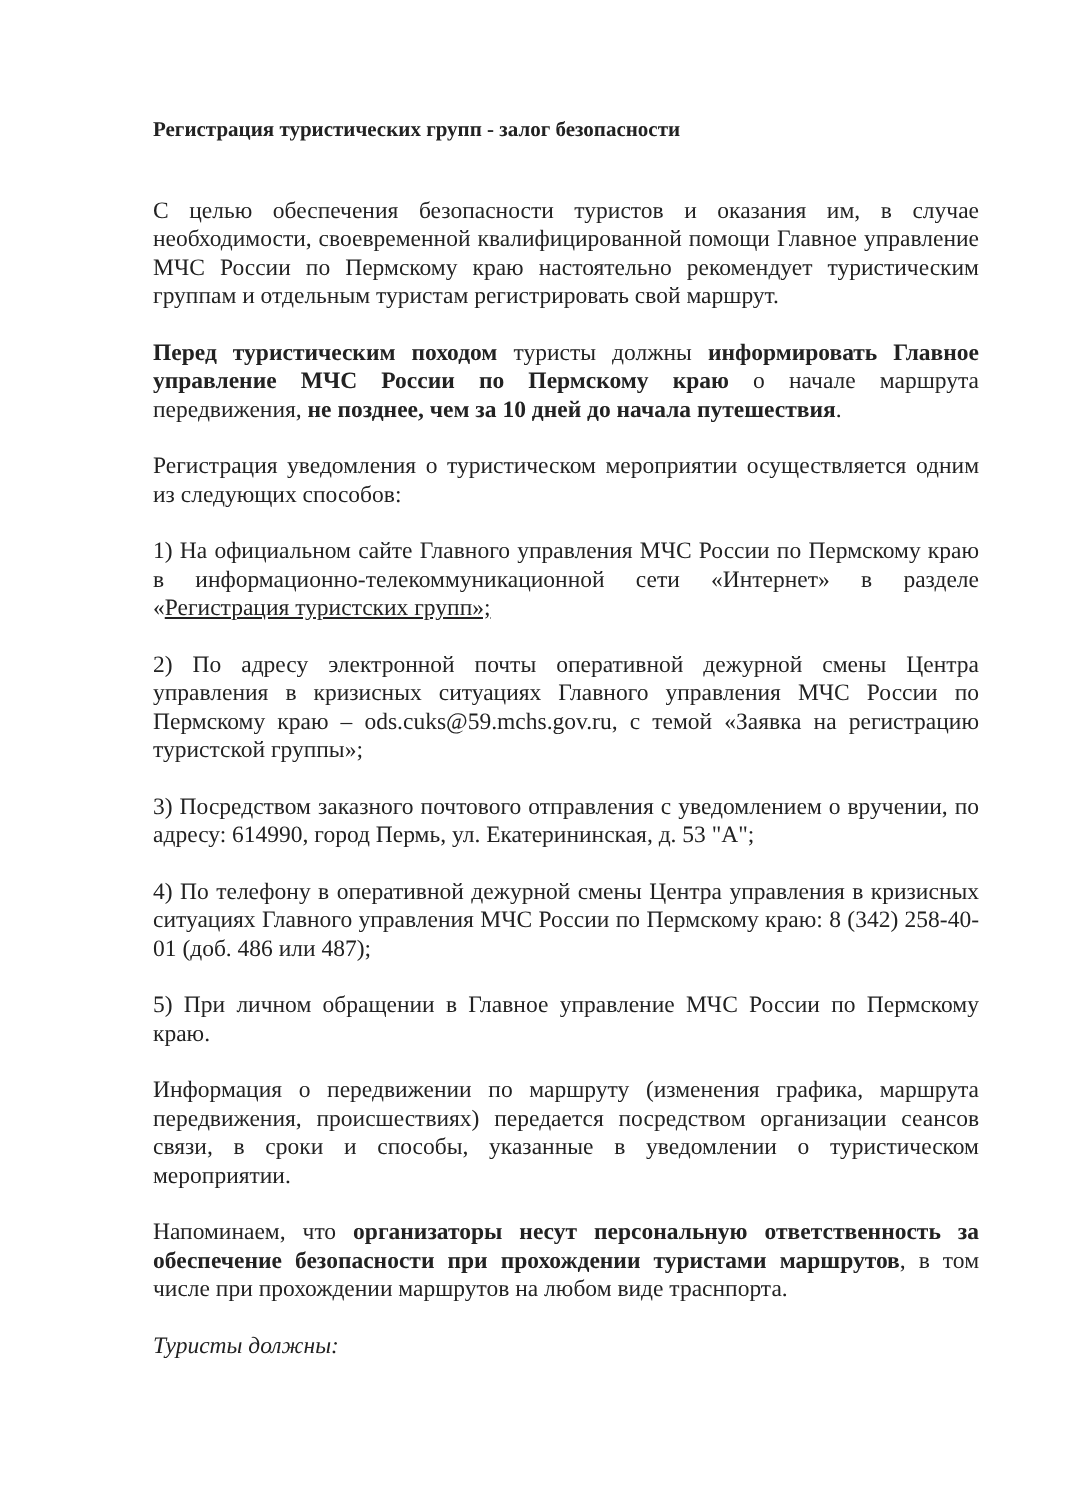Регистрация туристических групп - залог безопасности
С целью обеспечения безопасности туристов и оказания им, в случае необходимости, своевременной квалифицированной помощи Главное управление МЧС России по Пермскому краю настоятельно рекомендует туристическим группам и отдельным туристам регистрировать свой маршрут.
Перед туристическим походом туристы должны информировать Главное управление МЧС России по Пермскому краю о начале маршрута передвижения, не позднее, чем за 10 дней до начала путешествия.
Регистрация уведомления о туристическом мероприятии осуществляется одним из следующих способов:
1) На официальном сайте Главного управления МЧС России по Пермскому краю в информационно-телекоммуникационной сети «Интернет» в разделе «Регистрация туристских групп»;
2) По адресу электронной почты оперативной дежурной смены Центра управления в кризисных ситуациях Главного управления МЧС России по Пермскому краю – ods.cuks@59.mchs.gov.ru, с темой «Заявка на регистрацию туристской группы»;
3) Посредством заказного почтового отправления с уведомлением о вручении, по адресу: 614990, город Пермь, ул. Екатерининская, д. 53 "А";
4) По телефону в оперативной дежурной смены Центра управления в кризисных ситуациях Главного управления МЧС России по Пермскому краю: 8 (342) 258-40-01 (доб. 486 или 487);
5) При личном обращении в Главное управление МЧС России по Пермскому краю.
Информация о передвижении по маршруту (изменения графика, маршрута передвижения, происшествиях) передается посредством организации сеансов связи, в сроки и способы, указанные в уведомлении о туристическом мероприятии.
Напоминаем, что организаторы несут персональную ответственность за обеспечение безопасности при прохождении туристами маршрутов, в том числе при прохождении маршрутов на любом виде траснпорта.
Туристы должны: